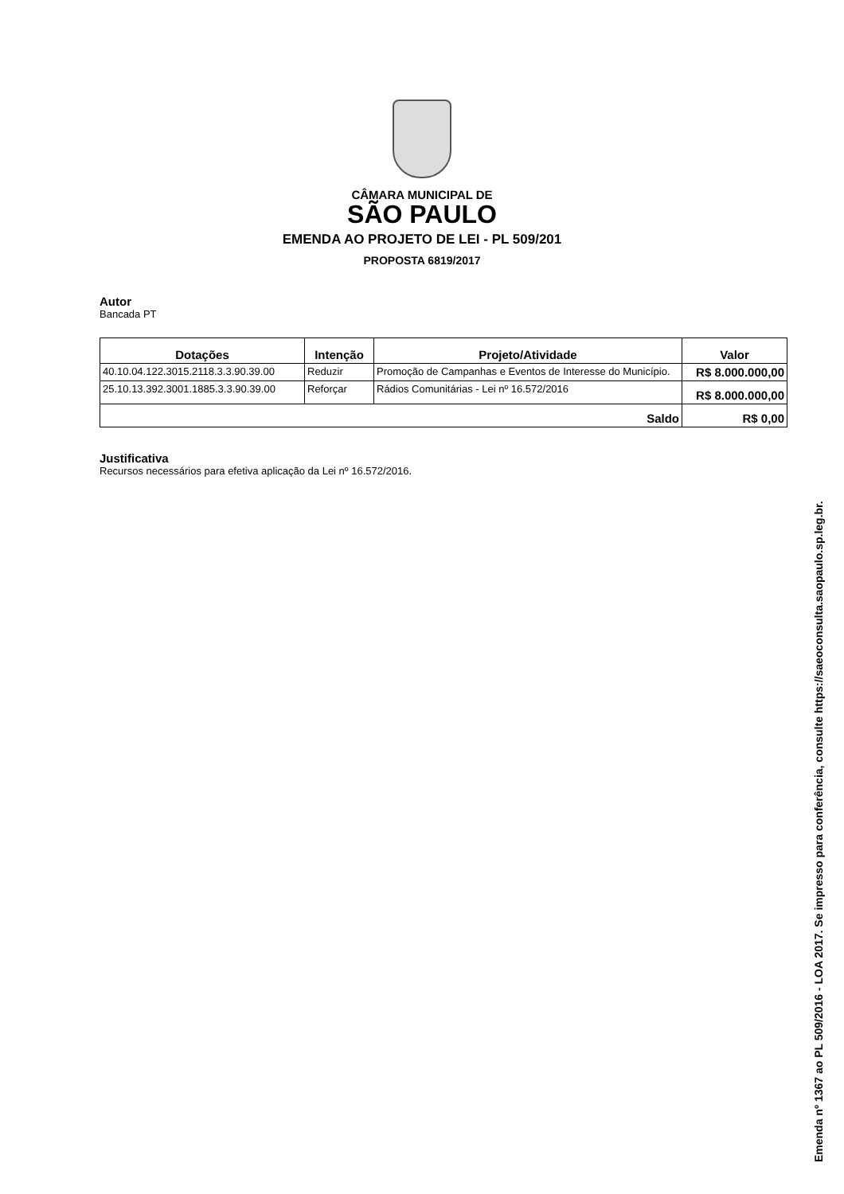CÂMARA MUNICIPAL DE
SÃO PAULO
EMENDA AO PROJETO DE LEI - PL 509/201
PROPOSTA 6819/2017
Autor
Bancada PT
| Dotações | Intenção | Projeto/Atividade | Valor |
| --- | --- | --- | --- |
| 40.10.04.122.3015.2118.3.3.90.39.00 | Reduzir | Promoção de Campanhas e Eventos de Interesse do Município. | R$ 8.000.000,00 |
| 25.10.13.392.3001.1885.3.3.90.39.00 | Reforçar | Rádios Comunitárias - Lei nº 16.572/2016 | R$ 8.000.000,00 |
| Saldo | | | R$ 0,00 |
Justificativa
Recursos necessários para efetiva aplicação da Lei nº 16.572/2016.
Emenda nº 1367 ao PL 509/2016 - LOA 2017. Se impresso para conferência, consulte https://saeoconsulta.saopaulo.sp.leg.br.